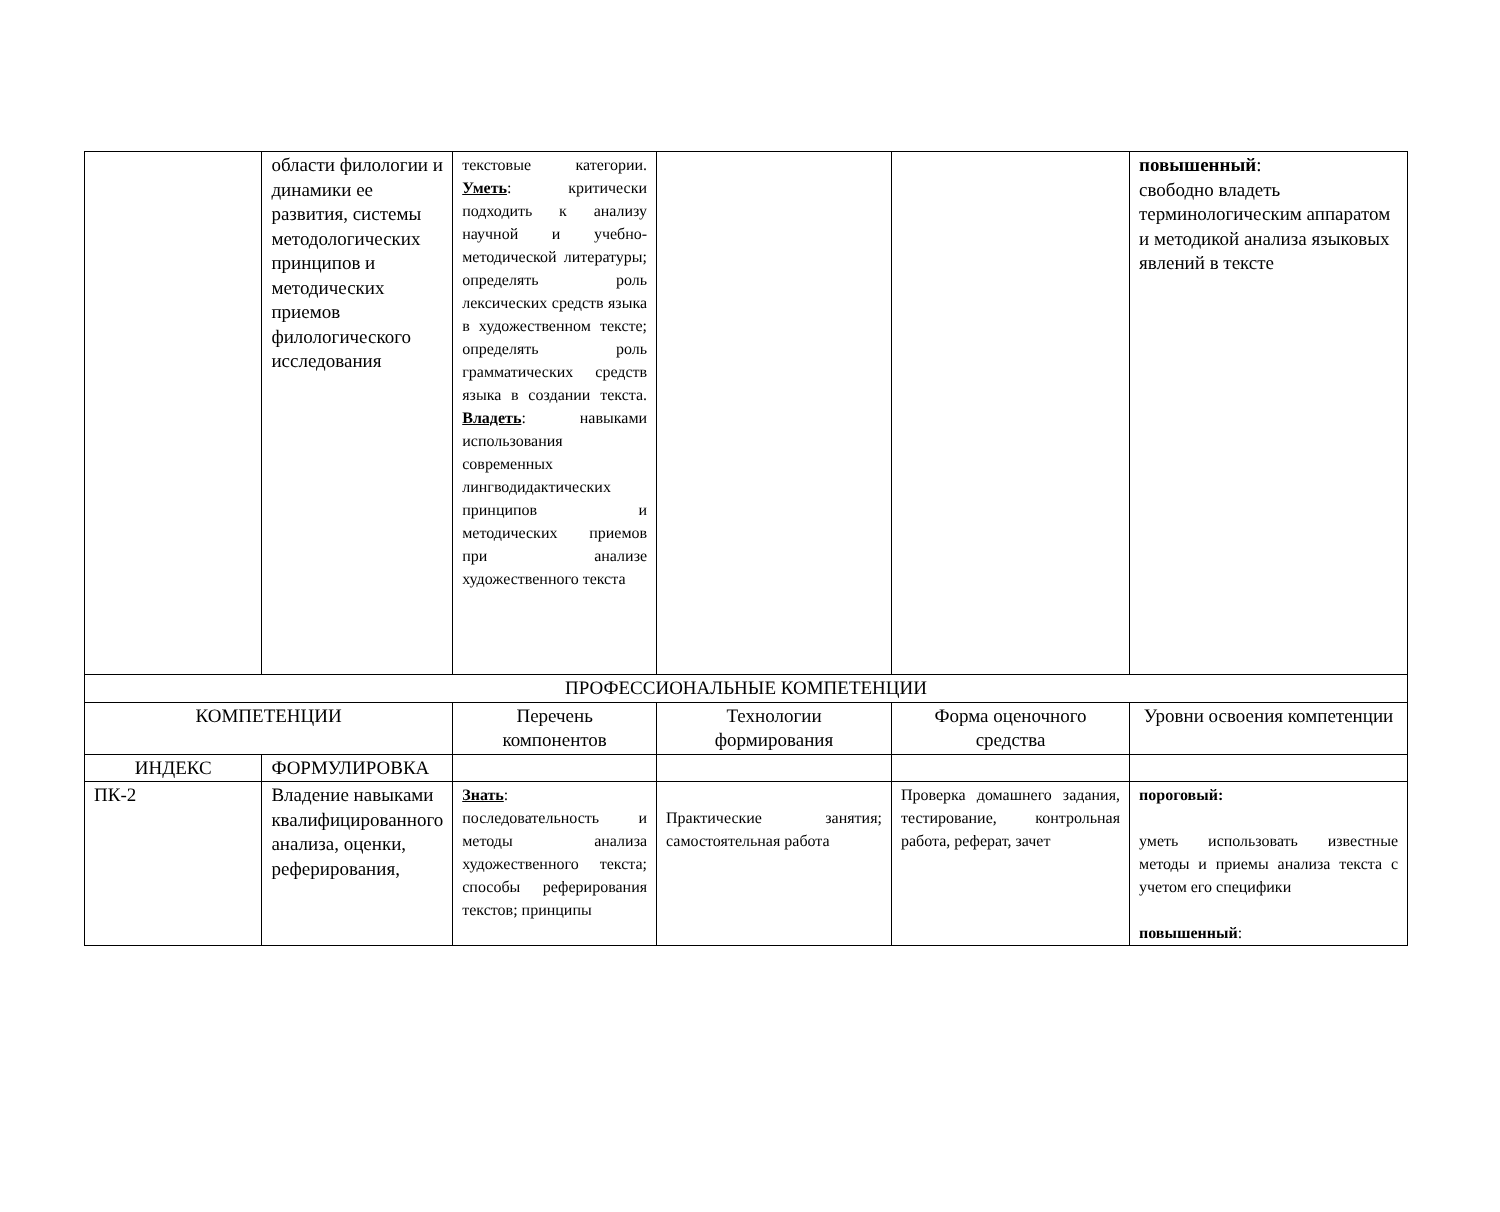| | области филологии и динамики ее развития, системы методологических принципов и методических приемов филологического исследования | текстовые категории. Уметь : критически подходить к анализу научной и учебно-методической литературы; определять роль лексических средств языка в художественном тексте; определять роль грамматических средств языка в создании текста. Владеть : навыками использования современных лингводидактических принципов и методических приемов при анализе художественного текста | | | повышенный : свободно владеть терминологическим аппаратом и методикой анализа языковых явлений в тексте |
| ПРОФЕССИОНАЛЬНЫЕ КОМПЕТЕНЦИИ | | | | | |
| КОМПЕТЕНЦИИ | | Перечень компонентов | Технологии формирования | Форма оценочного средства | Уровни освоения компетенции |
| ИНДЕКС | ФОРМУЛИРОВКА | | | | |
| ПК-2 | Владение навыками квалифицированного анализа, оценки, реферирования, | Знать : последовательность и методы анализа художественного текста; способы реферирования текстов; принципы | Практические занятия; самостоятельная работа | Проверка домашнего задания, тестирование, контрольная работа, реферат, зачет | пороговый: уметь использовать известные методы и приемы анализа текста с учетом его специфики повышенный : |